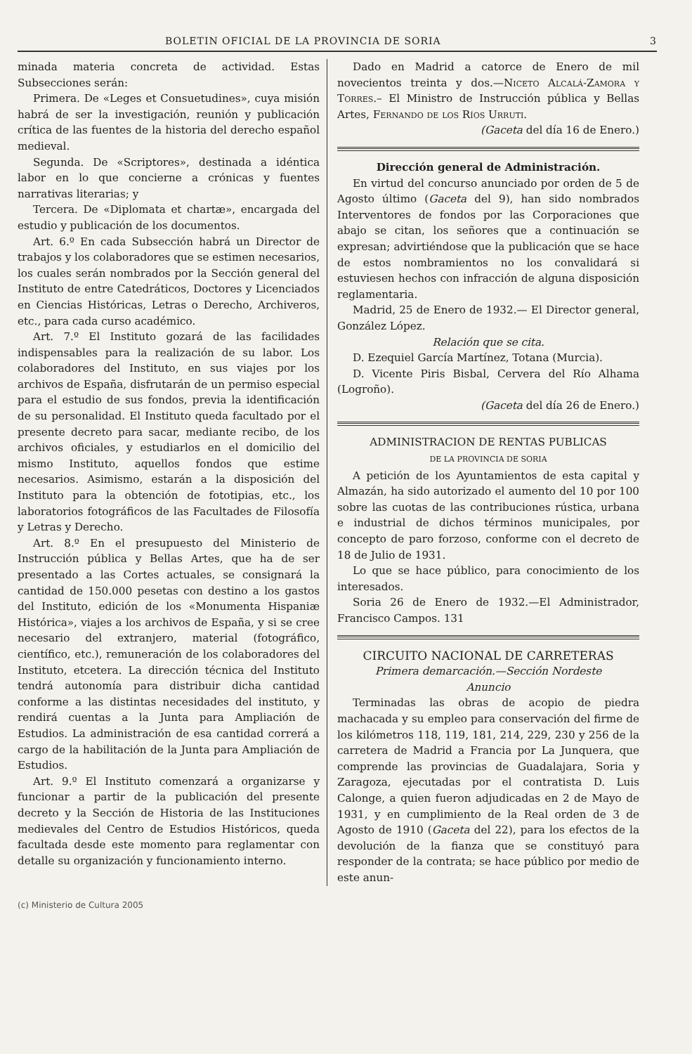BOLETIN OFICIAL DE LA PROVINCIA DE SORIA 3
minada materia concreta de actividad. Estas Subsecciones serán:
Primera. De «Leges et Consuetudines», cuya misión habrá de ser la investigación, reunión y publicación crítica de las fuentes de la historia del derecho español medieval.
Segunda. De «Scriptores», destinada a idéntica labor en lo que concierne a crónicas y fuentes narrativas literarias; y
Tercera. De «Diplomata et chartæ», encargada del estudio y publicación de los documentos.
Art. 6.º En cada Subsección habrá un Director de trabajos y los colaboradores que se estimen necesarios, los cuales serán nombrados por la Sección general del Instituto de entre Catedráticos, Doctores y Licenciados en Ciencias Históricas, Letras o Derecho, Archiveros, etc., para cada curso académico.
Art. 7.º El Instituto gozará de las facilidades indispensables para la realización de su labor. Los colaboradores del Instituto, en sus viajes por los archivos de España, disfrutarán de un permiso especial para el estudio de sus fondos, previa la identificación de su personalidad. El Instituto queda facultado por el presente decreto para sacar, mediante recibo, de los archivos oficiales, y estudiarlos en el domicilio del mismo Instituto, aquellos fondos que estime necesarios. Asimismo, estarán a la disposición del Instituto para la obtención de fototipias, etc., los laboratorios fotográficos de las Facultades de Filosofía y Letras y Derecho.
Art. 8.º En el presupuesto del Ministerio de Instrucción pública y Bellas Artes, que ha de ser presentado a las Cortes actuales, se consignará la cantidad de 150.000 pesetas con destino a los gastos del Instituto, edición de los «Monumenta Hispaniæ Histórica», viajes a los archivos de España, y si se cree necesario del extranjero, material (fotográfico, científico, etc.), remuneración de los colaboradores del Instituto, etcetera. La dirección técnica del Instituto tendrá autonomía para distribuir dicha cantidad conforme a las distintas necesidades del instituto, y rendirá cuentas a la Junta para Ampliación de Estudios. La administración de esa cantidad correrá a cargo de la habilitación de la Junta para Ampliación de Estudios.
Art. 9.º El Instituto comenzará a organizarse y funcionar a partir de la publicación del presente decreto y la Sección de Historia de las Instituciones medievales del Centro de Estudios Históricos, queda facultada desde este momento para reglamentar con detalle su organización y funcionamiento interno.
Dado en Madrid a catorce de Enero de mil novecientos treinta y dos.—Niceto Alcalá-Zamora y Torres.– El Ministro de Instrucción pública y Bellas Artes, Fernando de los Ríos Urruti.
(Gaceta del día 16 de Enero.)
Dirección general de Administración.
En virtud del concurso anunciado por orden de 5 de Agosto último (Gaceta del 9), han sido nombrados Interventores de fondos por las Corporaciones que abajo se citan, los señores que a continuación se expresan; advirtiéndose que la publicación que se hace de estos nombramientos no los convalidará si estuviesen hechos con infracción de alguna disposición reglamentaria.
Madrid, 25 de Enero de 1932.— El Director general, González López.
Relación que se cita.
D. Ezequiel García Martínez, Totana (Murcia).
D. Vicente Piris Bisbal, Cervera del Río Alhama (Logroño).
(Gaceta del día 26 de Enero.)
ADMINISTRACION DE RENTAS PUBLICAS
DE LA PROVINCIA DE SORIA
A petición de los Ayuntamientos de esta capital y Almazán, ha sido autorizado el aumento del 10 por 100 sobre las cuotas de las contribuciones rústica, urbana e industrial de dichos términos municipales, por concepto de paro forzoso, conforme con el decreto de 18 de Julio de 1931.
Lo que se hace público, para conocimiento de los interesados.
Soria 26 de Enero de 1932.—El Administrador, Francisco Campos. 131
CIRCUITO NACIONAL DE CARRETERAS
Primera demarcación.—Sección Nordeste
Anuncio
Terminadas las obras de acopio de piedra machacada y su empleo para conservación del firme de los kilómetros 118, 119, 181, 214, 229, 230 y 256 de la carretera de Madrid a Francia por La Junquera, que comprende las provincias de Guadalajara, Soria y Zaragoza, ejecutadas por el contratista D. Luis Calonge, a quien fueron adjudicadas en 2 de Mayo de 1931, y en cumplimiento de la Real orden de 3 de Agosto de 1910 (Gaceta del 22), para los efectos de la devolución de la fianza que se constituyó para responder de la contrata; se hace público por medio de este anun-
(c) Ministerio de Cultura 2005